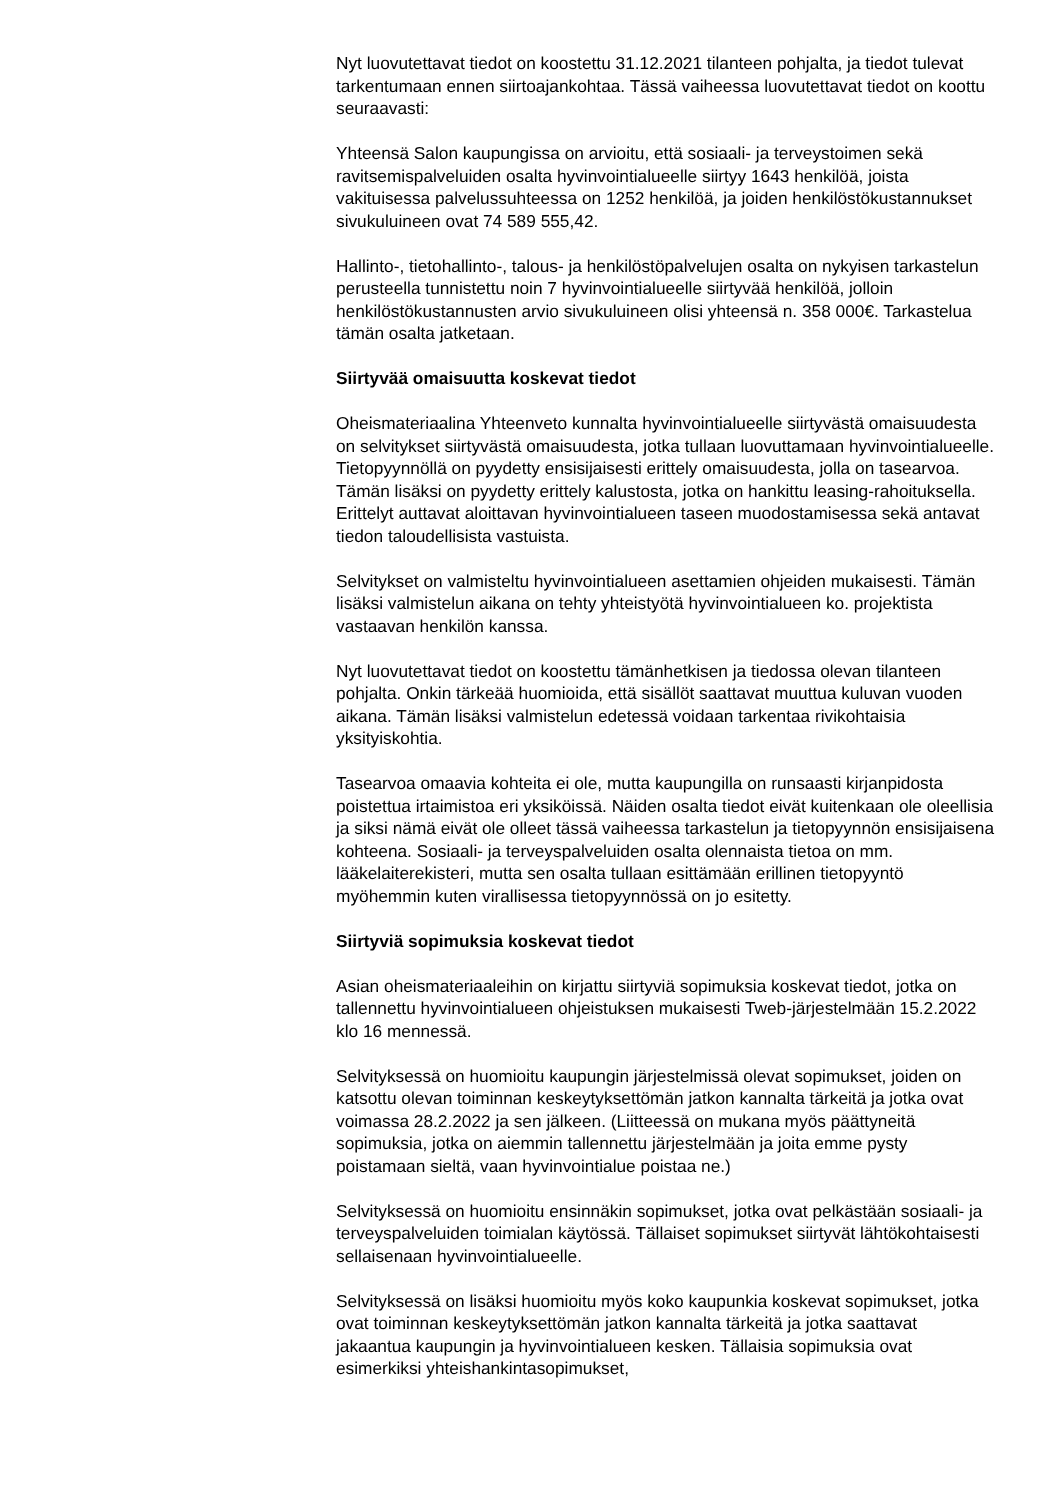Nyt luovutettavat tiedot on koostettu 31.12.2021 tilanteen pohjalta, ja tiedot tulevat tarkentumaan ennen siirtoajankohtaa. Tässä vaiheessa luovutettavat tiedot on koottu seuraavasti:
Yhteensä Salon kaupungissa on arvioitu, että sosiaali- ja terveystoimen sekä ravitsemispalveluiden osalta hyvinvointialueelle siirtyy 1643 henkilöä, joista vakituisessa palvelussuhteessa on 1252 henkilöä, ja joiden henkilöstökustannukset sivukuluineen ovat 74 589 555,42.
Hallinto-, tietohallinto-, talous- ja henkilöstöpalvelujen osalta on nykyisen tarkastelun perusteella tunnistettu noin 7 hyvinvointialueelle siirtyvää henkilöä, jolloin henkilöstökustannusten arvio sivukuluineen olisi yhteensä n. 358 000€. Tarkastelua tämän osalta jatketaan.
Siirtyvää omaisuutta koskevat tiedot
Oheismateriaalina Yhteenveto kunnalta hyvinvointialueelle siirtyvästä omaisuudesta on selvitykset siirtyvästä omaisuudesta, jotka tullaan luovuttamaan hyvinvointialueelle. Tietopyynnöllä on pyydetty ensisijaisesti erittely omaisuudesta, jolla on tasearvoa. Tämän lisäksi on pyydetty erittely kalustosta, jotka on hankittu leasing-rahoituksella. Erittelyt auttavat aloittavan hyvinvointialueen taseen muodostamisessa sekä antavat tiedon taloudellisista vastuista.
Selvitykset on valmisteltu hyvinvointialueen asettamien ohjeiden mukaisesti. Tämän lisäksi valmistelun aikana on tehty yhteistyötä hyvinvointialueen ko. projektista vastaavan henkilön kanssa.
Nyt luovutettavat tiedot on koostettu tämänhetkisen ja tiedossa olevan tilanteen pohjalta. Onkin tärkeää huomioida, että sisällöt saattavat muuttua kuluvan vuoden aikana. Tämän lisäksi valmistelun edetessä voidaan tarkentaa rivikohtaisia yksityiskohtia.
Tasearvoa omaavia kohteita ei ole, mutta kaupungilla on runsaasti kirjanpidosta poistettua irtaimistoa eri yksiköissä. Näiden osalta tiedot eivät kuitenkaan ole oleellisia ja siksi nämä eivät ole olleet tässä vaiheessa tarkastelun ja tietopyynnön ensisijaisena kohteena. Sosiaali- ja terveyspalveluiden osalta olennaista tietoa on mm. lääkelaiterekisteri, mutta sen osalta tullaan esittämään erillinen tietopyyntö myöhemmin kuten virallisessa tietopyynnössä on jo esitetty.
Siirtyviä sopimuksia koskevat tiedot
Asian oheismateriaaleihin on kirjattu siirtyviä sopimuksia koskevat tiedot, jotka on tallennettu hyvinvointialueen ohjeistuksen mukaisesti Tweb-järjestelmään 15.2.2022 klo 16 mennessä.
Selvityksessä on huomioitu kaupungin järjestelmissä olevat sopimukset, joiden on katsottu olevan toiminnan keskeytyksettömän jatkon kannalta tärkeitä ja jotka ovat voimassa 28.2.2022 ja sen jälkeen. (Liitteessä on mukana myös päättyneitä sopimuksia, jotka on aiemmin tallennettu järjestelmään ja joita emme pysty poistamaan sieltä, vaan hyvinvointialue poistaa ne.)
Selvityksessä on huomioitu ensinnäkin sopimukset, jotka ovat pelkästään sosiaali- ja terveyspalveluiden toimialan käytössä. Tällaiset sopimukset siirtyvät lähtökohtaisesti sellaisenaan hyvinvointialueelle.
Selvityksessä on lisäksi huomioitu myös koko kaupunkia koskevat sopimukset, jotka ovat toiminnan keskeytyksettömän jatkon kannalta tärkeitä ja jotka saattavat jakaantua kaupungin ja hyvinvointialueen kesken. Tällaisia sopimuksia ovat esimerkiksi yhteishankintasopimukset,